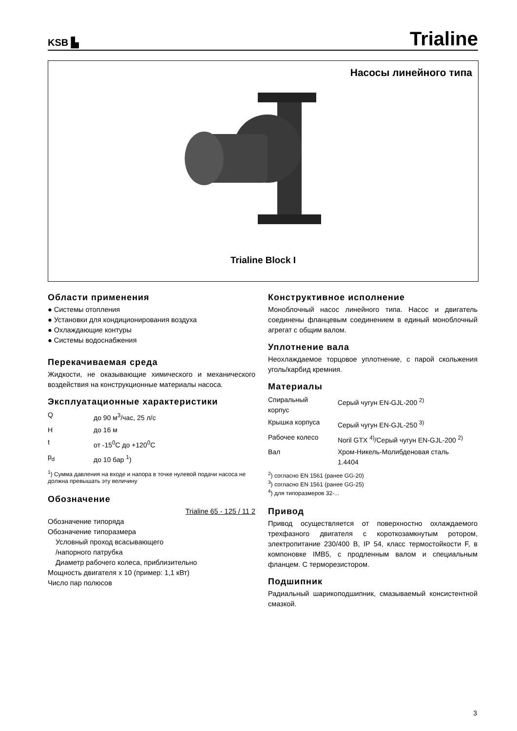KSB ▙ Trialine
Насосы линейного типа
Trialine Block I
Области применения
● Системы отопления
● Установки для кондиционирования воздуха
● Охлаждающие контуры
● Системы водоснабжения
Перекачиваемая среда
Жидкости, не оказывающие химического и механического воздействия на конструкционные материалы насоса.
Эксплуатационные характеристики
| Q | до 90 м<sup>3</sup>/час, 25 л/с |
| H | до 16 м |
| t | от -15<sup>0</sup>C до +120<sup>0</sup>C |
| p<sub>d</sub> | до 10 бар <sup>1</sup>) |
<sup>1</sup>) Сумма давления на входе и напора в точке нулевой подачи насоса не должна превышать эту величину
Обозначение
Trialine 65 - 125 / 11 2
Обозначение типоряда
Обозначение типоразмера
Условный проход всасывающего
/напорного патрубка
Диаметр рабочего колеса, приблизительно
Мощность двигателя x 10 (пример: 1,1 кВт)
Число пар полюсов
Конструктивное исполнение
Моноблочный насос линейного типа. Насос и двигатель соединены фланцевым соединением в единый моноблочный агрегат с общим валом.
Уплотнение вала
Неохлаждаемое торцовое уплотнение, с парой скольжения уголь/карбид кремния.
Материалы
| Спиральный корпус | Серый чугун EN-GJL-200 <sup>2)</sup> |
| Крышка корпуса | Серый чугун EN-GJL-250 <sup>3)</sup> |
| Рабочее колесо | Noril GTX <sup>4)</sup>/Серый чугун EN-GJL-200 <sup>2)</sup> |
| Вал | Хром-Никель-Молибденовая сталь 1.4404 |
<sup>2</sup>) согласно EN 1561 (ранее GG-20)
<sup>3</sup>) согласно EN 1561 (ранее GG-25)
<sup>4</sup>) для типоразмеров 32-...
Привод
Привод осуществляется от поверхностно охлаждаемого трехфазного двигателя с короткозамкнутым ротором, электропитание 230/400 В, IP 54, класс термостойкости F, в компоновке IMB5, с продленным валом и специальным фланцем. С терморезистором.
Подшипник
Радиальный шарикоподшипник, смазываемый консистентной смазкой.
3